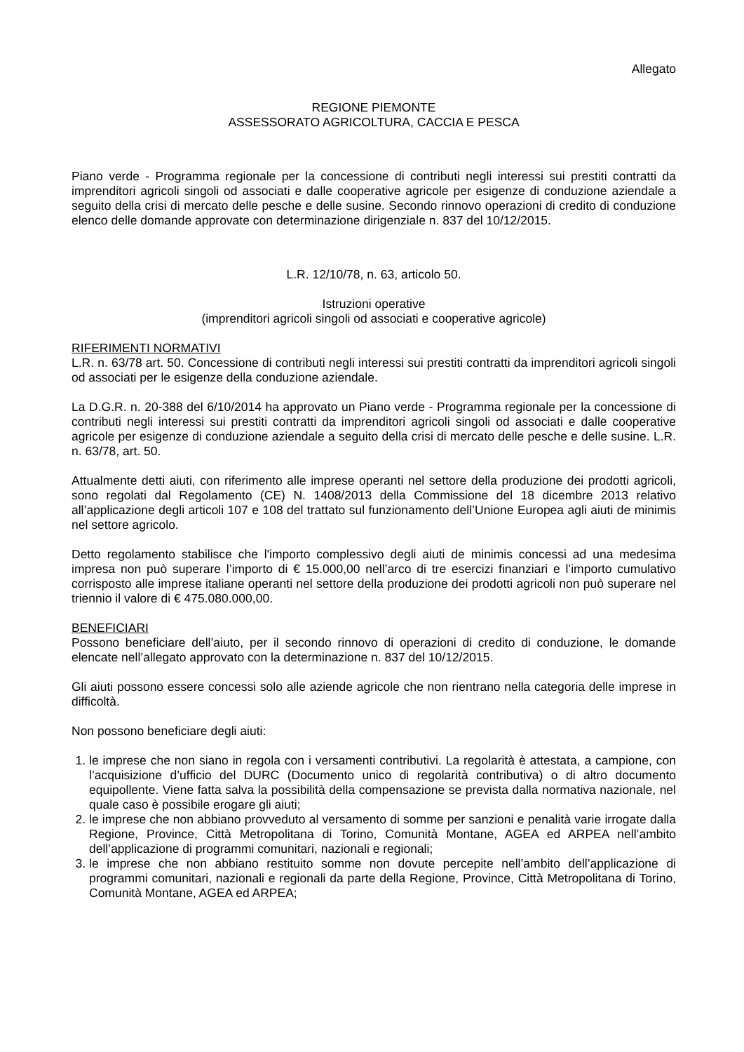Allegato
REGIONE PIEMONTE
ASSESSORATO AGRICOLTURA, CACCIA E PESCA
Piano verde - Programma regionale per la concessione di contributi negli interessi sui prestiti contratti da imprenditori agricoli singoli od associati e dalle cooperative agricole per esigenze di conduzione aziendale a seguito della crisi di mercato delle pesche e delle susine. Secondo rinnovo operazioni di credito di conduzione elenco delle domande approvate con determinazione dirigenziale n. 837 del 10/12/2015.
L.R. 12/10/78, n. 63, articolo 50.
Istruzioni operative
(imprenditori agricoli singoli od associati e cooperative agricole)
RIFERIMENTI NORMATIVI
L.R. n. 63/78 art. 50. Concessione di contributi negli interessi sui prestiti contratti da imprenditori agricoli singoli od associati per le esigenze della conduzione aziendale.
La D.G.R. n. 20-388 del 6/10/2014 ha approvato un Piano verde - Programma regionale per la concessione di contributi negli interessi sui prestiti contratti da imprenditori agricoli singoli od associati e dalle cooperative agricole per esigenze di conduzione aziendale a seguito della crisi di mercato delle pesche e delle susine. L.R. n. 63/78, art. 50.
Attualmente detti aiuti, con riferimento alle imprese operanti nel settore della produzione dei prodotti agricoli, sono regolati dal Regolamento (CE) N. 1408/2013 della Commissione del 18 dicembre 2013 relativo all’applicazione degli articoli 107 e 108 del trattato sul funzionamento dell’Unione Europea agli aiuti de minimis nel settore agricolo.
Detto regolamento stabilisce che l'importo complessivo degli aiuti de minimis concessi ad una medesima impresa non può superare l’importo di € 15.000,00 nell’arco di tre esercizi finanziari e l’importo cumulativo corrisposto alle imprese italiane operanti nel settore della produzione dei prodotti agricoli non può superare nel triennio il valore di € 475.080.000,00.
BENEFICIARI
Possono beneficiare dell’aiuto, per il secondo rinnovo di operazioni di credito di conduzione, le domande elencate nell’allegato approvato con la determinazione n. 837 del 10/12/2015.
Gli aiuti possono essere concessi solo alle aziende agricole che non rientrano nella categoria delle imprese in difficoltà.
Non possono beneficiare degli aiuti:
1. le imprese che non siano in regola con i versamenti contributivi. La regolarità è attestata, a campione, con l’acquisizione d’ufficio del DURC (Documento unico di regolarità contributiva) o di altro documento equipollente. Viene fatta salva la possibilità della compensazione se prevista dalla normativa nazionale, nel quale caso è possibile erogare gli aiuti;
2. le imprese che non abbiano provveduto al versamento di somme per sanzioni e penalità varie irrogate dalla Regione, Province, Città Metropolitana di Torino, Comunità Montane, AGEA ed ARPEA nell’ambito dell’applicazione di programmi comunitari, nazionali e regionali;
3. le imprese che non abbiano restituito somme non dovute percepite nell’ambito dell’applicazione di programmi comunitari, nazionali e regionali da parte della Regione, Province, Città Metropolitana di Torino, Comunità Montane, AGEA ed ARPEA;